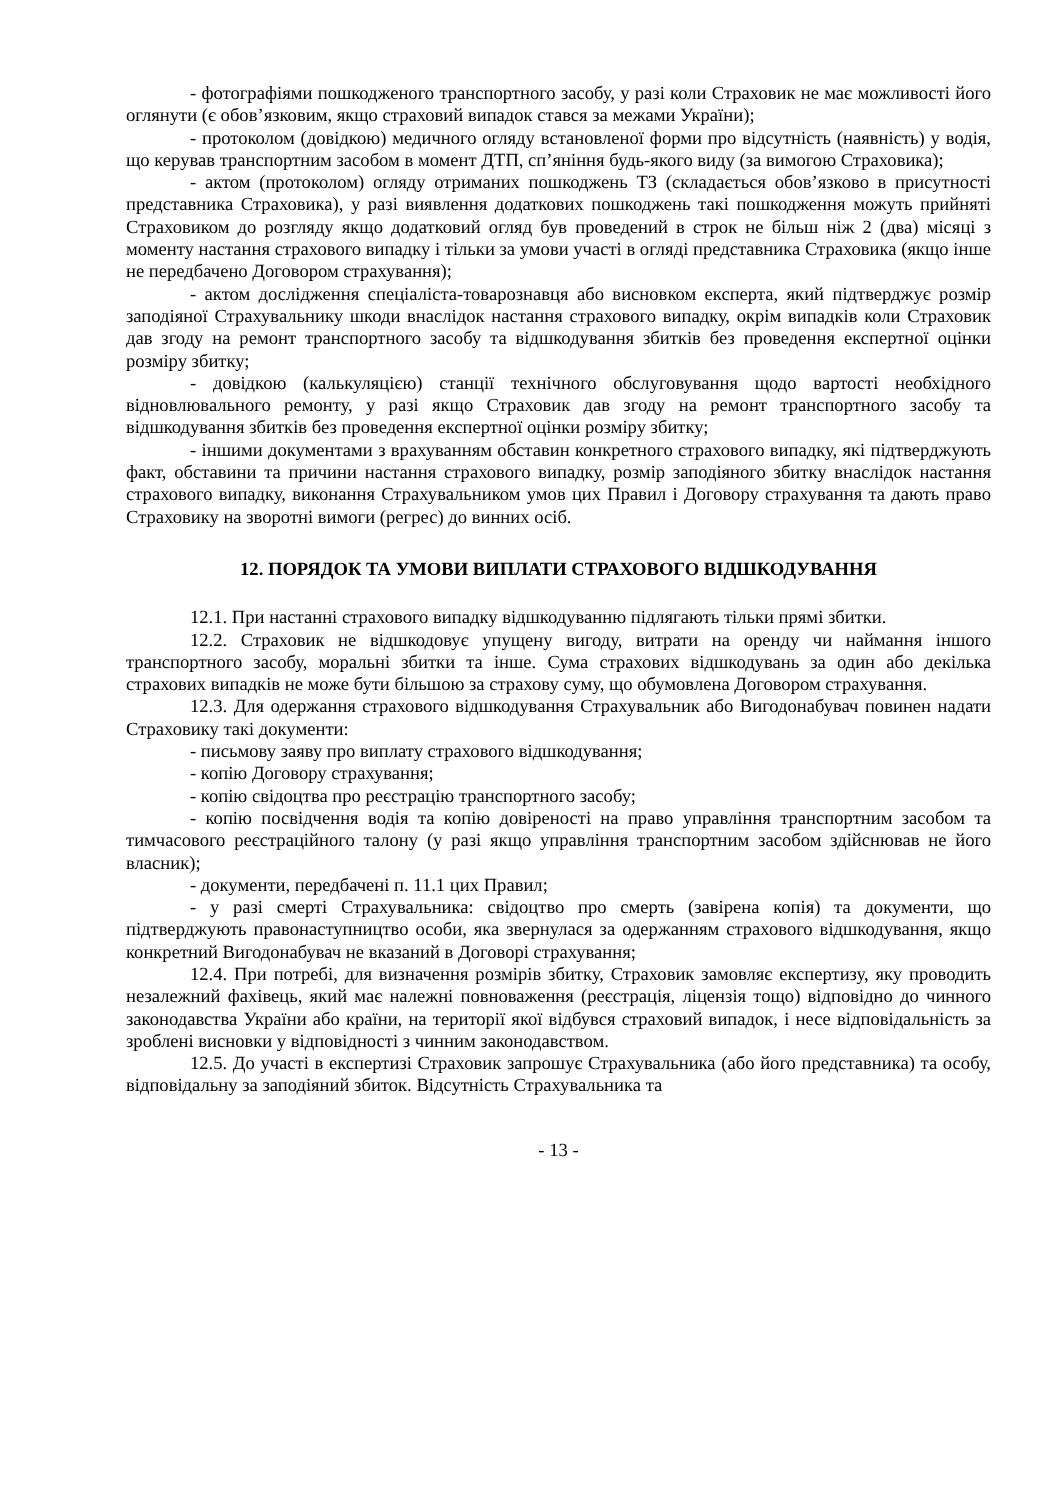- фотографіями пошкодженого транспортного засобу, у разі коли Страховик не має можливості його оглянути (є обов’язковим, якщо страховий випадок стався за межами України);
- протоколом (довідкою) медичного огляду встановленої форми про відсутність (наявність) у водія, що керував транспортним засобом в момент ДТП, сп’яніння будь-якого виду (за вимогою Страховика);
- актом (протоколом) огляду отриманих пошкоджень ТЗ (складається обов’язково в присутності представника Страховика), у разі виявлення додаткових пошкоджень такі пошкодження можуть прийняті Страховиком до розгляду якщо додатковий огляд був проведений в строк не більш ніж 2 (два) місяці з моменту настання страхового випадку і тільки за умови участі в огляді представника Страховика (якщо інше не передбачено Договором страхування);
- актом дослідження спеціаліста-товарознавця або висновком експерта, який підтверджує розмір заподіяної Страхувальнику шкоди внаслідок настання страхового випадку, окрім випадків коли Страховик дав згоду на ремонт транспортного засобу та відшкодування збитків без проведення експертної оцінки розміру збитку;
- довідкою (калькуляцією) станції технічного обслуговування щодо вартості необхідного відновлювального ремонту, у разі якщо Страховик дав згоду на ремонт транспортного засобу та відшкодування збитків без проведення експертної оцінки розміру збитку;
- іншими документами з врахуванням обставин конкретного страхового випадку, які підтверджують факт, обставини та причини настання страхового випадку, розмір заподіяного збитку внаслідок настання страхового випадку, виконання Страхувальником умов цих Правил і Договору страхування та дають право Страховику на зворотні вимоги (регрес) до винних осіб.
12. ПОРЯДОК ТА УМОВИ ВИПЛАТИ СТРАХОВОГО ВІДШКОДУВАННЯ
12.1. При настанні страхового випадку відшкодуванню підлягають тільки прямі збитки.
12.2. Страховик не відшкодовує упущену вигоду, витрати на оренду чи наймання іншого транспортного засобу, моральні збитки та інше. Сума страхових відшкодувань за один або декілька страхових випадків не може бути більшою за страхову суму, що обумовлена Договором страхування.
12.3. Для одержання страхового відшкодування Страхувальник або Вигодонабувач повинен надати Страховику такі документи:
- письмову заяву про виплату страхового відшкодування;
- копію Договору страхування;
- копію свідоцтва про реєстрацію транспортного засобу;
- копію посвідчення водія та копію довіреності на право управління транспортним засобом та тимчасового реєстраційного талону (у разі якщо управління транспортним засобом здійснював не його власник);
- документи, передбачені п. 11.1 цих Правил;
- у разі смерті Страхувальника: свідоцтво про смерть (завірена копія) та документи, що підтверджують правонаступництво особи, яка звернулася за одержанням страхового відшкодування, якщо конкретний Вигодонабувач не вказаний в Договорі страхування;
12.4. При потребі, для визначення розмірів збитку, Страховик замовляє експертизу, яку проводить незалежний фахівець, який має належні повноваження (реєстрація, ліцензія тощо) відповідно до чинного законодавства України або країни, на території якої відбувся страховий випадок, і несе відповідальність за зроблені висновки у відповідності з чинним законодавством.
12.5. До участі в експертизі Страховик запрошує Страхувальника (або його представника) та особу, відповідальну за заподіяний збиток. Відсутність Страхувальника та
- 13 -